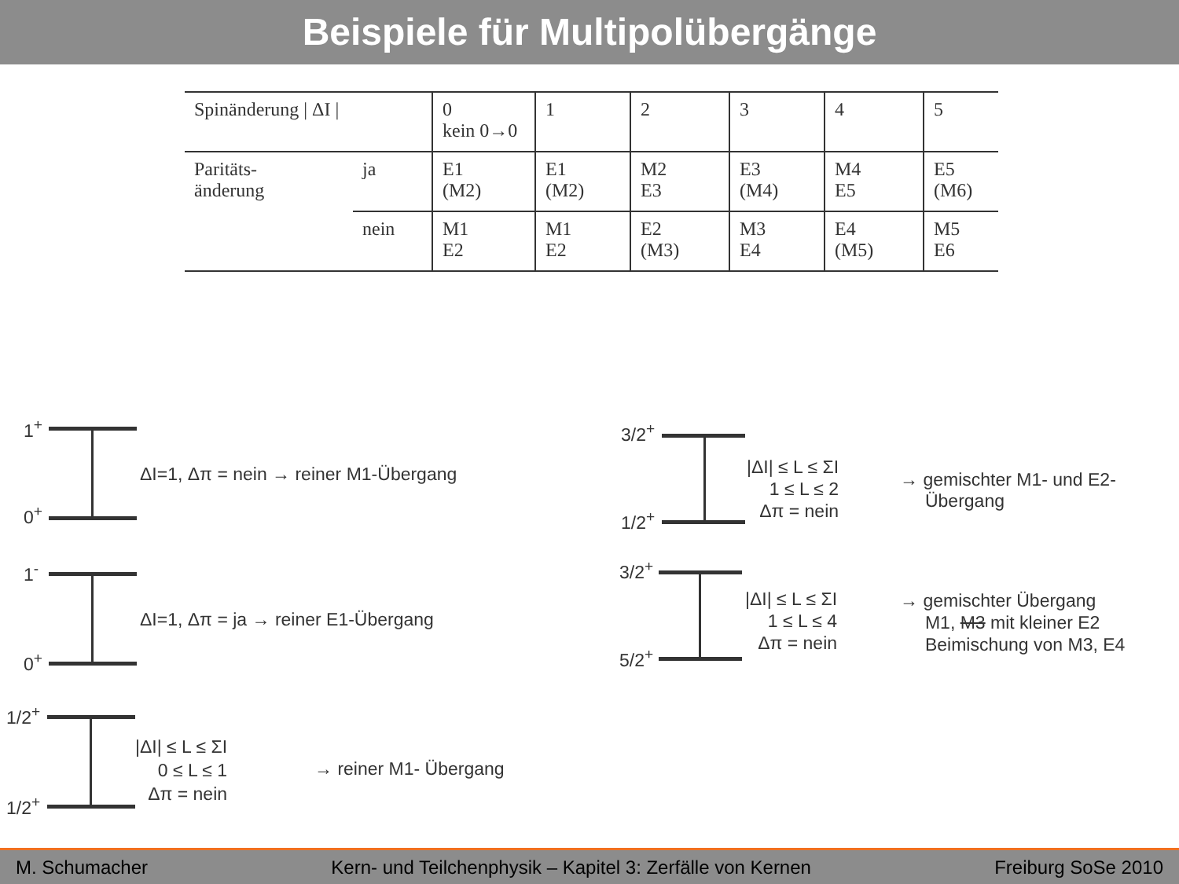Beispiele für Multipolübergänge
| Spinänderung / ΔI / | | 0 kein 0→0 | 1 | 2 | 3 | 4 | 5 |
| Paritäts- änderung | ja | E1 (M2) | E1 (M2) | M2 E3 | E3 (M4) | M4 E5 | E5 (M6) |
| | nein | M1 E2 | M1 E2 | E2 (M3) | M3 E4 | E4 (M5) | M5 E6 |
1<sup>+</sup>
0<sup>+</sup>
ΔI=1, Δπ = nein → reiner M1-Übergang
1<sup>-</sup>
0<sup>+</sup>
ΔI=1, Δπ = ja → reiner E1-Übergang
1/2<sup>+</sup>
1/2<sup>+</sup>
|ΔI| ≤ L ≤ ΣI
0 ≤ L ≤ 1
Δπ = nein
→ reiner M1- Übergang
3/2<sup>+</sup>
1/2<sup>+</sup>
|ΔI| ≤ L ≤ ΣI
1 ≤ L ≤ 2
Δπ = nein
→ gemischter M1- und E2-
Übergang
3/2<sup>+</sup>
5/2<sup>+</sup>
|ΔI| ≤ L ≤ ΣI
1 ≤ L ≤ 4
Δπ = nein
→ gemischter Übergang
M1, M3 mit kleiner E2
Beimischung von M3, E4
M. Schumacher Kern- und Teilchenphysik – Kapitel 3: Zerfälle von Kernen Freiburg SoSe 2010